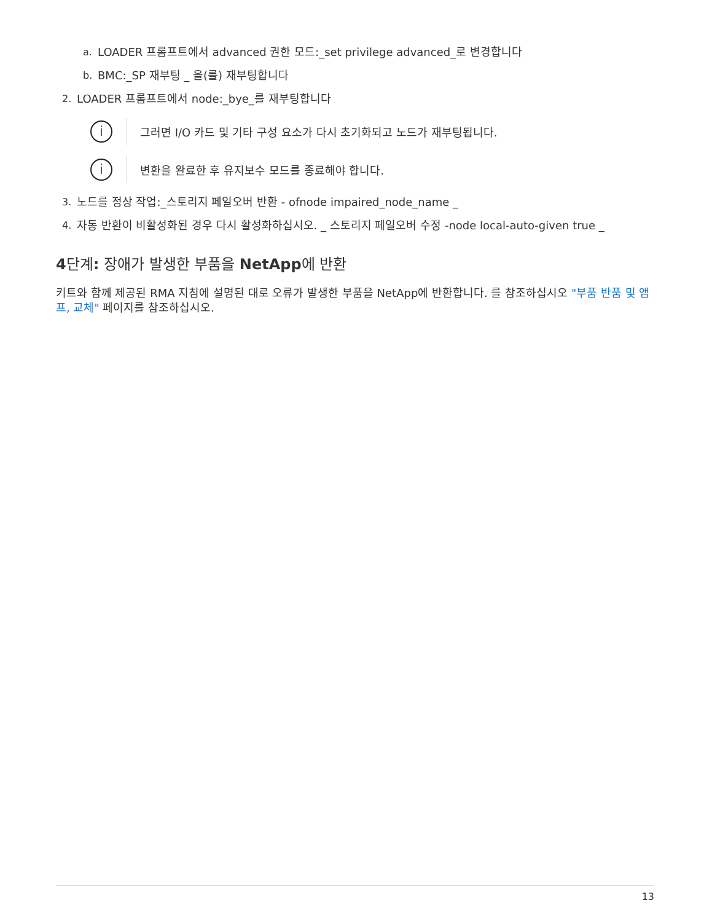a. LOADER 프롬프트에서 advanced 권한 모드:_set privilege advanced_로 변경합니다
b. BMC:_SP 재부팅 _ 을(를) 재부팅합니다
2. LOADER 프롬프트에서 node:_bye_를 재부팅합니다
i
그러면 I/O 카드 및 기타 구성 요소가 다시 초기화되고 노드가 재부팅됩니다.
i
변환을 완료한 후 유지보수 모드를 종료해야 합니다.
3. 노드를 정상 작업:_스토리지 페일오버 반환 - ofnode impaired_node_name _
4. 자동 반환이 비활성화된 경우 다시 활성화하십시오. _ 스토리지 페일오버 수정 -node local-auto-given true _
4단계: 장애가 발생한 부품을 NetApp에 반환
키트와 함께 제공된 RMA 지침에 설명된 대로 오류가 발생한 부품을 NetApp에 반환합니다. 를 참조하십시오 "부품 반품 및 앰프, 교체" 페이지를 참조하십시오.
13